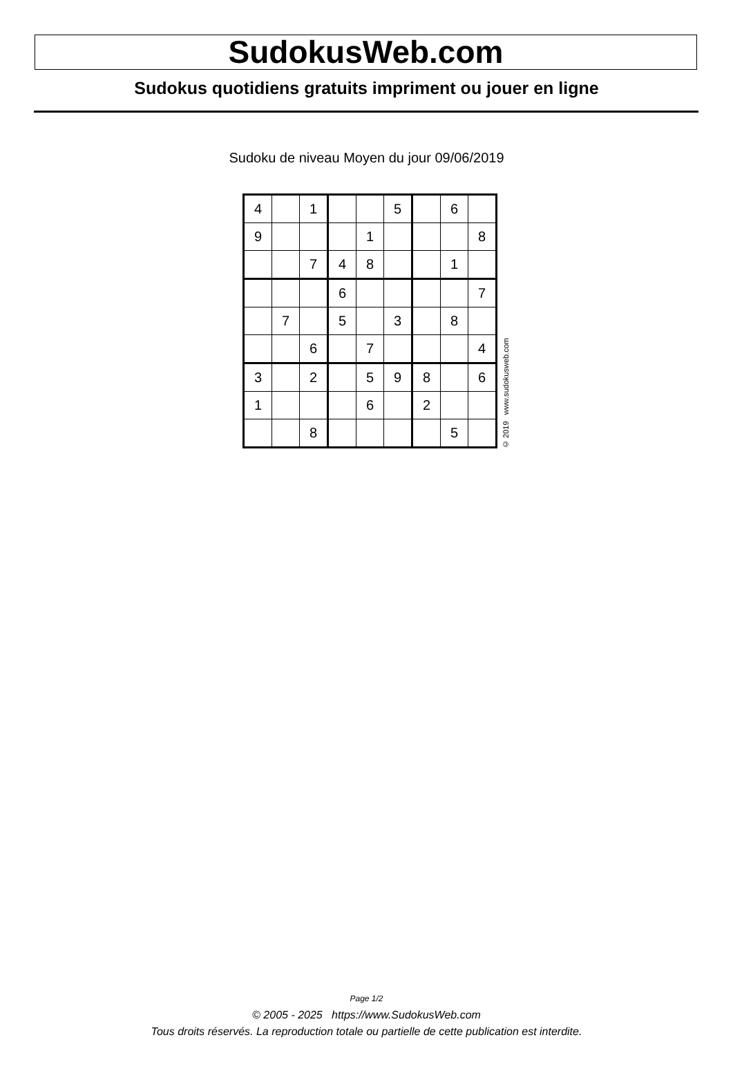SudokusWeb.com
Sudokus quotidiens gratuits impriment ou jouer en ligne
Sudoku de niveau Moyen du jour 09/06/2019
| 4 | | 1 | | | 5 | | 6 | |
| 9 | | | | 1 | | | | 8 |
| | | 7 | 4 | 8 | | | 1 | |
| | | | 6 | | | | | 7 |
| | 7 | | 5 | | 3 | | 8 | |
| | | 6 | | 7 | | | | 4 |
| 3 | | 2 | | 5 | 9 | 8 | | 6 |
| 1 | | | | 6 | | 2 | | |
| | | 8 | | | | | 5 | |
© 2019 www.sudokusweb.com
Page 1/2
© 2005 - 2025 https://www.SudokusWeb.com
Tous droits réservés. La reproduction totale ou partielle de cette publication est interdite.